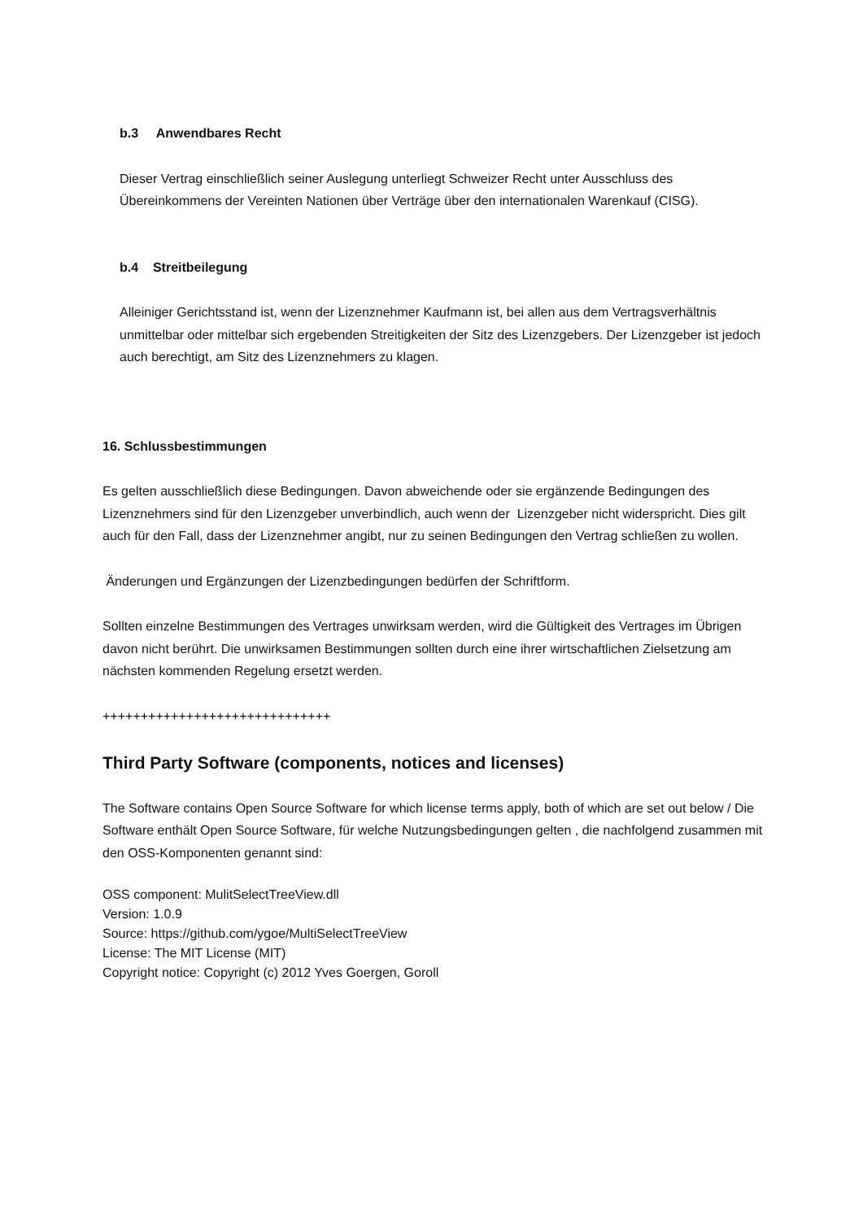b.3 Anwendbares Recht
Dieser Vertrag einschließlich seiner Auslegung unterliegt Schweizer Recht unter Ausschluss des Übereinkommens der Vereinten Nationen über Verträge über den internationalen Warenkauf (CISG).
b.4 Streitbeilegung
Alleiniger Gerichtsstand ist, wenn der Lizenznehmer Kaufmann ist, bei allen aus dem Vertragsverhältnis unmittelbar oder mittelbar sich ergebenden Streitigkeiten der Sitz des Lizenzgebers. Der Lizenzgeber ist jedoch auch berechtigt, am Sitz des Lizenznehmers zu klagen.
16. Schlussbestimmungen
Es gelten ausschließlich diese Bedingungen. Davon abweichende oder sie ergänzende Bedingungen des Lizenznehmers sind für den Lizenzgeber unverbindlich, auch wenn der Lizenzgeber nicht widerspricht. Dies gilt auch für den Fall, dass der Lizenznehmer angibt, nur zu seinen Bedingungen den Vertrag schließen zu wollen.
Änderungen und Ergänzungen der Lizenzbedingungen bedürfen der Schriftform.
Sollten einzelne Bestimmungen des Vertrages unwirksam werden, wird die Gültigkeit des Vertrages im Übrigen davon nicht berührt. Die unwirksamen Bestimmungen sollten durch eine ihrer wirtschaftlichen Zielsetzung am nächsten kommenden Regelung ersetzt werden.
++++++++++++++++++++++++++++++
Third Party Software (components, notices and licenses)
The Software contains Open Source Software for which license terms apply, both of which are set out below / Die Software enthält Open Source Software, für welche Nutzungsbedingungen gelten , die nachfolgend zusammen mit den OSS-Komponenten genannt sind:
OSS component: MulitSelectTreeView.dll
Version: 1.0.9
Source: https://github.com/ygoe/MultiSelectTreeView
License: The MIT License (MIT)
Copyright notice: Copyright (c) 2012 Yves Goergen, Goroll